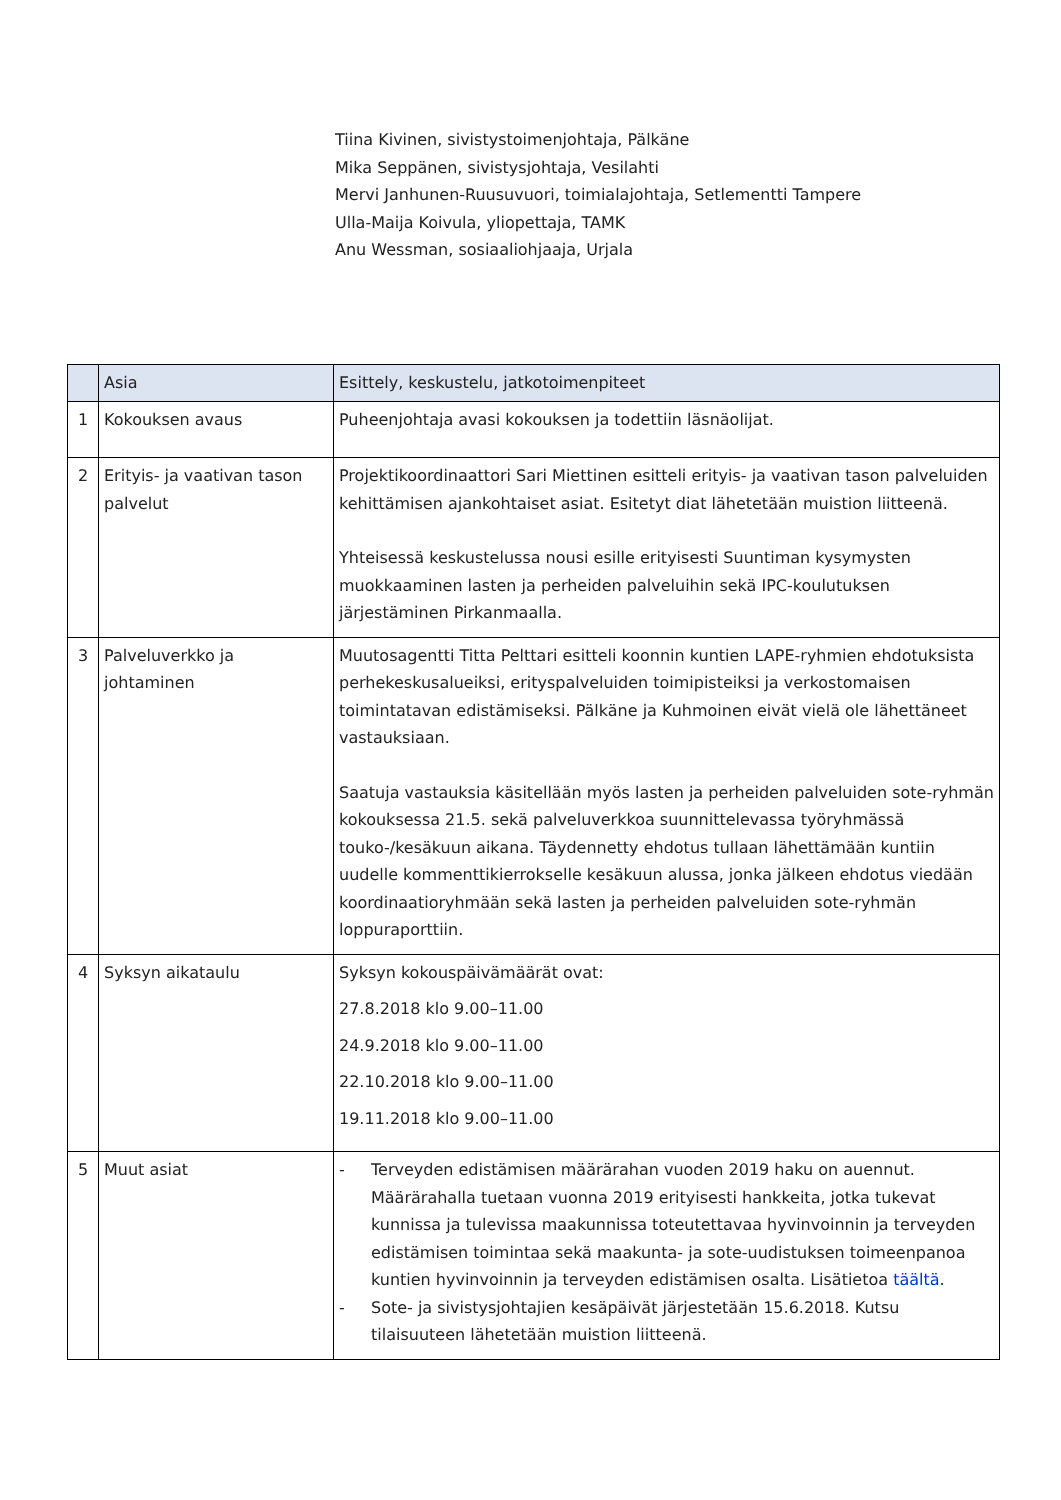Tiina Kivinen, sivistystoimenjohtaja, Pälkäne
Mika Seppänen, sivistysjohtaja, Vesilahti
Mervi Janhunen-Ruusuvuori, toimialajohtaja, Setlementti Tampere
Ulla-Maija Koivula, yliopettaja, TAMK
Anu Wessman, sosiaaliohjaaja, Urjala
| | Asia | Esittely, keskustelu, jatkotoimenpiteet |
| --- | --- | --- |
| 1 | Kokouksen avaus | Puheenjohtaja avasi kokouksen ja todettiin läsnäolijat. |
| 2 | Erityis- ja vaativan tason palvelut | Projektikoordinaattori Sari Miettinen esitteli erityis- ja vaativan tason palveluiden kehittämisen ajankohtaiset asiat. Esitetyt diat lähetetään muistion liitteenä. Yhteisessä keskustelussa nousi esille erityisesti Suuntiman kysymysten muokkaaminen lasten ja perheiden palveluihin sekä IPC-koulutuksen järjestäminen Pirkanmaalla. |
| 3 | Palveluverkko ja johtaminen | Muutosagentti Titta Pelttari esitteli koonnin kuntien LAPE-ryhmien ehdotuksista perhekeskusalueiksi, erityspalveluiden toimipisteiksi ja verkostomaisen toimintatavan edistämiseksi. Pälkäne ja Kuhmoinen eivät vielä ole lähettäneet vastauksiaan. Saatuja vastauksia käsitellään myös lasten ja perheiden palveluiden sote-ryhmän kokouksessa 21.5. sekä palveluverkkoa suunnittelevassa työryhmässä touko-/kesäkuun aikana. Täydennetty ehdotus tullaan lähettämään kuntiin uudelle kommenttikierrokselle kesäkuun alussa, jonka jälkeen ehdotus viedään koordinaatioryhmään sekä lasten ja perheiden palveluiden sote-ryhmän loppuraporttiin. |
| 4 | Syksyn aikataulu | Syksyn kokouspäivämäärät ovat: 27.8.2018 klo 9.00–11.00 24.9.2018 klo 9.00–11.00 22.10.2018 klo 9.00–11.00 19.11.2018 klo 9.00–11.00 |
| 5 | Muut asiat | - Terveyden edistämisen määrärahan vuoden 2019 haku on auennut. Määrärahalla tuetaan vuonna 2019 erityisesti hankkeita, jotka tukevat kunnissa ja tulevissa maakunnissa toteutettavaa hyvinvoinnin ja terveyden edistämisen toimintaa sekä maakunta- ja sote-uudistuksen toimeenpanoa kuntien hyvinvoinnin ja terveyden edistämisen osalta. Lisätietoa täältä . - Sote- ja sivistysjohtajien kesäpäivät järjestetään 15.6.2018. Kutsu tilaisuuteen lähetetään muistion liitteenä. |